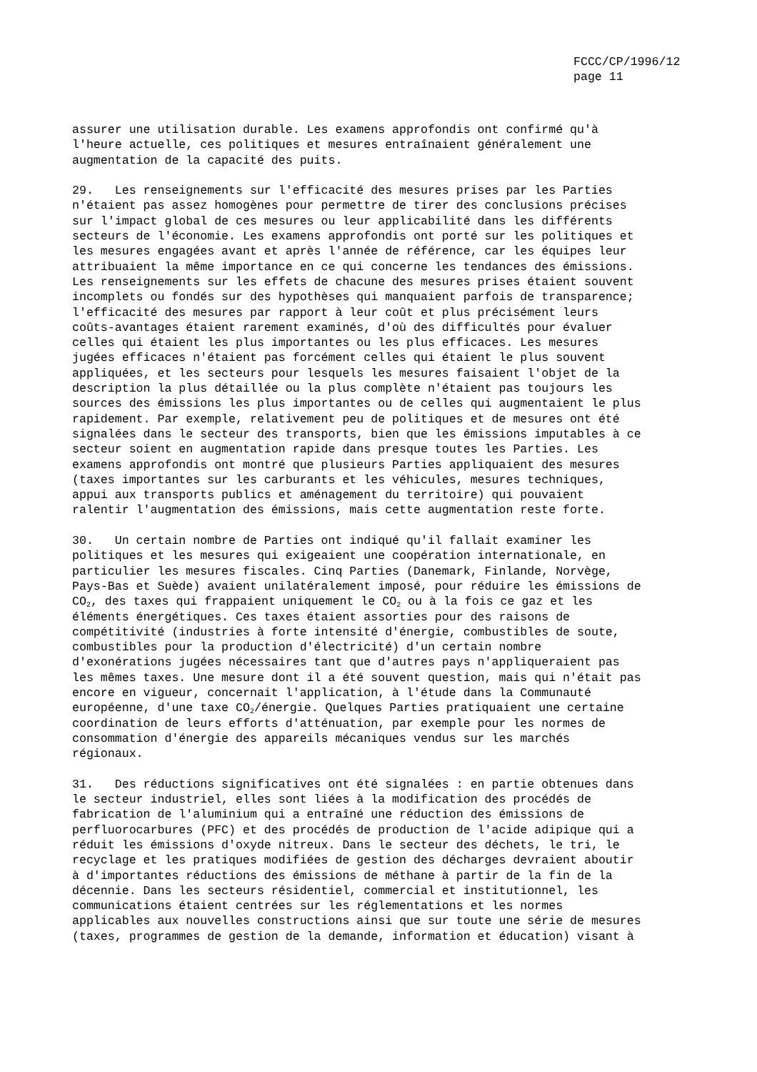FCCC/CP/1996/12 page 11
assurer une utilisation durable. Les examens approfondis ont confirmé qu'à l'heure actuelle, ces politiques et mesures entraînaient généralement une augmentation de la capacité des puits.
29. Les renseignements sur l'efficacité des mesures prises par les Parties n'étaient pas assez homogènes pour permettre de tirer des conclusions précises sur l'impact global de ces mesures ou leur applicabilité dans les différents secteurs de l'économie. Les examens approfondis ont porté sur les politiques et les mesures engagées avant et après l'année de référence, car les équipes leur attribuaient la même importance en ce qui concerne les tendances des émissions. Les renseignements sur les effets de chacune des mesures prises étaient souvent incomplets ou fondés sur des hypothèses qui manquaient parfois de transparence; l'efficacité des mesures par rapport à leur coût et plus précisément leurs coûts-avantages étaient rarement examinés, d'où des difficultés pour évaluer celles qui étaient les plus importantes ou les plus efficaces. Les mesures jugées efficaces n'étaient pas forcément celles qui étaient le plus souvent appliquées, et les secteurs pour lesquels les mesures faisaient l'objet de la description la plus détaillée ou la plus complète n'étaient pas toujours les sources des émissions les plus importantes ou de celles qui augmentaient le plus rapidement. Par exemple, relativement peu de politiques et de mesures ont été signalées dans le secteur des transports, bien que les émissions imputables à ce secteur soient en augmentation rapide dans presque toutes les Parties. Les examens approfondis ont montré que plusieurs Parties appliquaient des mesures (taxes importantes sur les carburants et les véhicules, mesures techniques, appui aux transports publics et aménagement du territoire) qui pouvaient ralentir l'augmentation des émissions, mais cette augmentation reste forte.
30. Un certain nombre de Parties ont indiqué qu'il fallait examiner les politiques et les mesures qui exigeaient une coopération internationale, en particulier les mesures fiscales. Cinq Parties (Danemark, Finlande, Norvège, Pays-Bas et Suède) avaient unilatéralement imposé, pour réduire les émissions de CO<sub>2</sub>, des taxes qui frappaient uniquement le CO<sub>2</sub> ou à la fois ce gaz et les éléments énergétiques. Ces taxes étaient assorties pour des raisons de compétitivité (industries à forte intensité d'énergie, combustibles de soute, combustibles pour la production d'électricité) d'un certain nombre d'exonérations jugées nécessaires tant que d'autres pays n'appliqueraient pas les mêmes taxes. Une mesure dont il a été souvent question, mais qui n'était pas encore en vigueur, concernait l'application, à l'étude dans la Communauté européenne, d'une taxe CO<sub>2</sub>/énergie. Quelques Parties pratiquaient une certaine coordination de leurs efforts d'atténuation, par exemple pour les normes de consommation d'énergie des appareils mécaniques vendus sur les marchés régionaux.
31. Des réductions significatives ont été signalées : en partie obtenues dans le secteur industriel, elles sont liées à la modification des procédés de fabrication de l'aluminium qui a entraîné une réduction des émissions de perfluorocarbures (PFC) et des procédés de production de l'acide adipique qui a réduit les émissions d'oxyde nitreux. Dans le secteur des déchets, le tri, le recyclage et les pratiques modifiées de gestion des décharges devraient aboutir à d'importantes réductions des émissions de méthane à partir de la fin de la décennie. Dans les secteurs résidentiel, commercial et institutionnel, les communications étaient centrées sur les réglementations et les normes applicables aux nouvelles constructions ainsi que sur toute une série de mesures (taxes, programmes de gestion de la demande, information et éducation) visant à